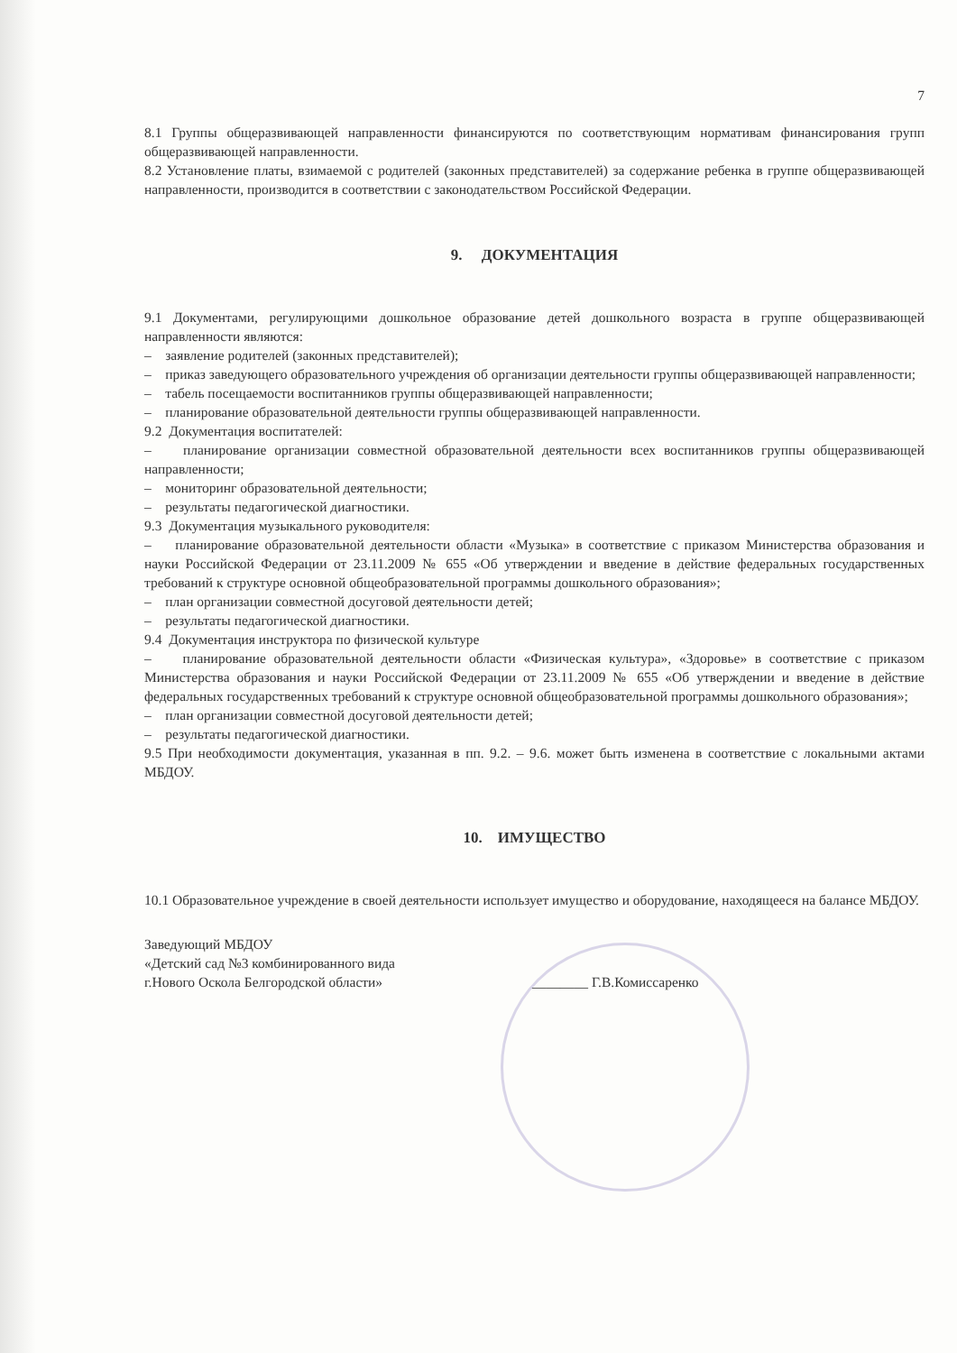7
8.1 Группы общеразвивающей направленности финансируются по соответствующим нормативам финансирования групп общеразвивающей направленности.
8.2 Установление платы, взимаемой с родителей (законных представителей) за содержание ребенка в группе общеразвивающей направленности, производится в соответствии с законодательством Российской Федерации.
9. ДОКУМЕНТАЦИЯ
9.1 Документами, регулирующими дошкольное образование детей дошкольного возраста в группе общеразвивающей направленности являются:
– заявление родителей (законных представителей);
– приказ заведующего образовательного учреждения об организации деятельности группы общеразвивающей направленности;
– табель посещаемости воспитанников группы общеразвивающей направленности;
– планирование образовательной деятельности группы общеразвивающей направленности.
9.2 Документация воспитателей:
– планирование организации совместной образовательной деятельности всех воспитанников группы общеразвивающей направленности;
– мониторинг образовательной деятельности;
– результаты педагогической диагностики.
9.3 Документация музыкального руководителя:
– планирование образовательной деятельности области «Музыка» в соответствие с приказом Министерства образования и науки Российской Федерации от 23.11.2009 № 655 «Об утверждении и введение в действие федеральных государственных требований к структуре основной общеобразовательной программы дошкольного образования»;
– план организации совместной досуговой деятельности детей;
– результаты педагогической диагностики.
9.4 Документация инструктора по физической культуре
– планирование образовательной деятельности области «Физическая культура», «Здоровье» в соответствие с приказом Министерства образования и науки Российской Федерации от 23.11.2009 № 655 «Об утверждении и введение в действие федеральных государственных требований к структуре основной общеобразовательной программы дошкольного образования»;
– план организации совместной досуговой деятельности детей;
– результаты педагогической диагностики.
9.5 При необходимости документация, указанная в пп. 9.2. – 9.6. может быть изменена в соответствие с локальными актами МБДОУ.
10. ИМУЩЕСТВО
10.1 Образовательное учреждение в своей деятельности использует имущество и оборудование, находящееся на балансе МБДОУ.
Заведующий МБДОУ
«Детский сад №3 комбинированного вида
г.Нового Оскола Белгородской области»
________ Г.В.Комиссаренко